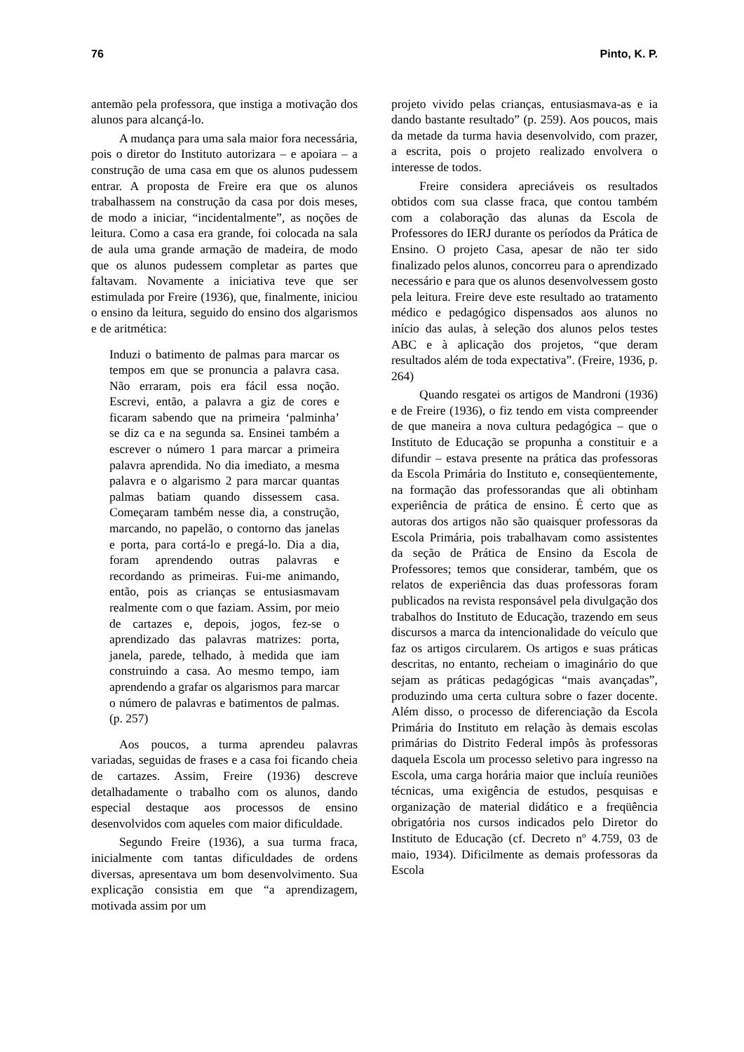76 Pinto, K. P.
antemão pela professora, que instiga a motivação dos alunos para alcançá-lo.
A mudança para uma sala maior fora necessária, pois o diretor do Instituto autorizara – e apoiara – a construção de uma casa em que os alunos pudessem entrar. A proposta de Freire era que os alunos trabalhassem na construção da casa por dois meses, de modo a iniciar, “incidentalmente”, as noções de leitura. Como a casa era grande, foi colocada na sala de aula uma grande armação de madeira, de modo que os alunos pudessem completar as partes que faltavam. Novamente a iniciativa teve que ser estimulada por Freire (1936), que, finalmente, iniciou o ensino da leitura, seguido do ensino dos algarismos e de aritmética:
Induzi o batimento de palmas para marcar os tempos em que se pronuncia a palavra casa. Não erraram, pois era fácil essa noção. Escrevi, então, a palavra a giz de cores e ficaram sabendo que na primeira ‘palminha’ se diz ca e na segunda sa. Ensinei também a escrever o número 1 para marcar a primeira palavra aprendida. No dia imediato, a mesma palavra e o algarismo 2 para marcar quantas palmas batiam quando dissessem casa. Começaram também nesse dia, a construção, marcando, no papelão, o contorno das janelas e porta, para cortá-lo e pregá-lo. Dia a dia, foram aprendendo outras palavras e recordando as primeiras. Fui-me animando, então, pois as crianças se entusiasmavam realmente com o que faziam. Assim, por meio de cartazes e, depois, jogos, fez-se o aprendizado das palavras matrizes: porta, janela, parede, telhado, à medida que iam construindo a casa. Ao mesmo tempo, iam aprendendo a grafar os algarismos para marcar o número de palavras e batimentos de palmas. (p. 257)
Aos poucos, a turma aprendeu palavras variadas, seguidas de frases e a casa foi ficando cheia de cartazes. Assim, Freire (1936) descreve detalhadamente o trabalho com os alunos, dando especial destaque aos processos de ensino desenvolvidos com aqueles com maior dificuldade.
Segundo Freire (1936), a sua turma fraca, inicialmente com tantas dificuldades de ordens diversas, apresentava um bom desenvolvimento. Sua explicação consistia em que “a aprendizagem, motivada assim por um
projeto vivido pelas crianças, entusiasmava-as e ia dando bastante resultado” (p. 259). Aos poucos, mais da metade da turma havia desenvolvido, com prazer, a escrita, pois o projeto realizado envolvera o interesse de todos.
Freire considera apreciáveis os resultados obtidos com sua classe fraca, que contou também com a colaboração das alunas da Escola de Professores do IERJ durante os períodos da Prática de Ensino. O projeto Casa, apesar de não ter sido finalizado pelos alunos, concorreu para o aprendizado necessário e para que os alunos desenvolvessem gosto pela leitura. Freire deve este resultado ao tratamento médico e pedagógico dispensados aos alunos no início das aulas, à seleção dos alunos pelos testes ABC e à aplicação dos projetos, “que deram resultados além de toda expectativa”. (Freire, 1936, p. 264)
Quando resgatei os artigos de Mandroni (1936) e de Freire (1936), o fiz tendo em vista compreender de que maneira a nova cultura pedagógica – que o Instituto de Educação se propunha a constituir e a difundir – estava presente na prática das professoras da Escola Primária do Instituto e, conseqüentemente, na formação das professorandas que ali obtinham experiência de prática de ensino. É certo que as autoras dos artigos não são quaisquer professoras da Escola Primária, pois trabalhavam como assistentes da seção de Prática de Ensino da Escola de Professores; temos que considerar, também, que os relatos de experiência das duas professoras foram publicados na revista responsável pela divulgação dos trabalhos do Instituto de Educação, trazendo em seus discursos a marca da intencionalidade do veículo que faz os artigos circularem. Os artigos e suas práticas descritas, no entanto, recheiam o imaginário do que sejam as práticas pedagógicas “mais avançadas”, produzindo uma certa cultura sobre o fazer docente. Além disso, o processo de diferenciação da Escola Primária do Instituto em relação às demais escolas primárias do Distrito Federal impôs às professoras daquela Escola um processo seletivo para ingresso na Escola, uma carga horária maior que incluía reuniões técnicas, uma exigência de estudos, pesquisas e organização de material didático e a freqüência obrigatória nos cursos indicados pelo Diretor do Instituto de Educação (cf. Decreto nº 4.759, 03 de maio, 1934). Dificilmente as demais professoras da Escola